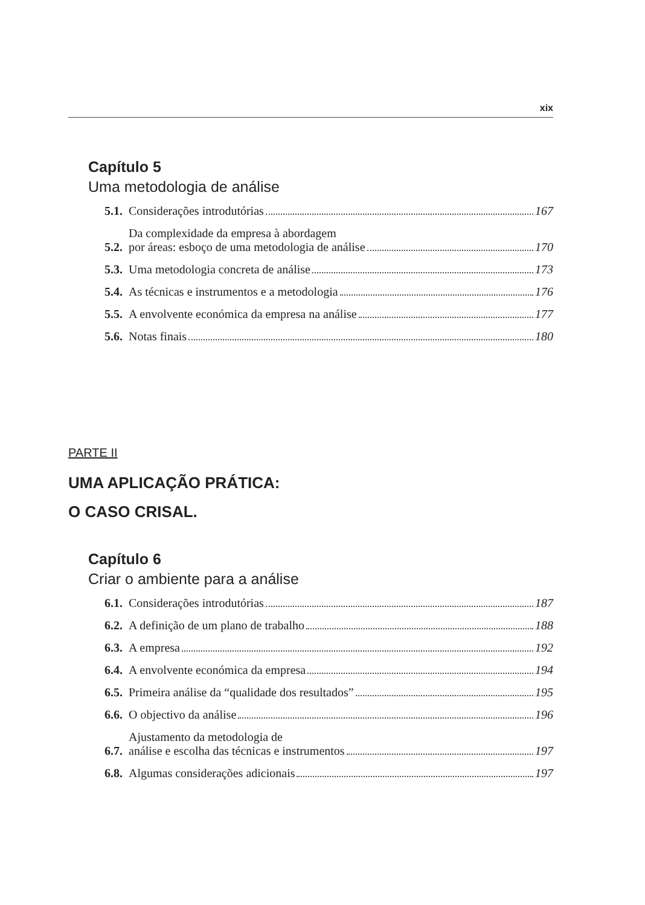xix
Capítulo 5
Uma metodologia de análise
5.1. Considerações introdutórias 167
5.2. Da complexidade da empresa à abordagem
por áreas: esboço de uma metodologia de análise 170
5.3. Uma metodologia concreta de análise 173
5.4. As técnicas e instrumentos e a metodologia 176
5.5. A envolvente económica da empresa na análise 177
5.6. Notas finais 180
PARTE II
UMA APLICAÇÃO PRÁTICA:
O CASO CRISAL.
Capítulo 6
Criar o ambiente para a análise
6.1. Considerações introdutórias 187
6.2. A definição de um plano de trabalho 188
6.3. A empresa 192
6.4. A envolvente económica da empresa 194
6.5. Primeira análise da “qualidade dos resultados” 195
6.6. O objectivo da análise 196
6.7. Ajustamento da metodologia de
análise e escolha das técnicas e instrumentos 197
6.8. Algumas considerações adicionais 197